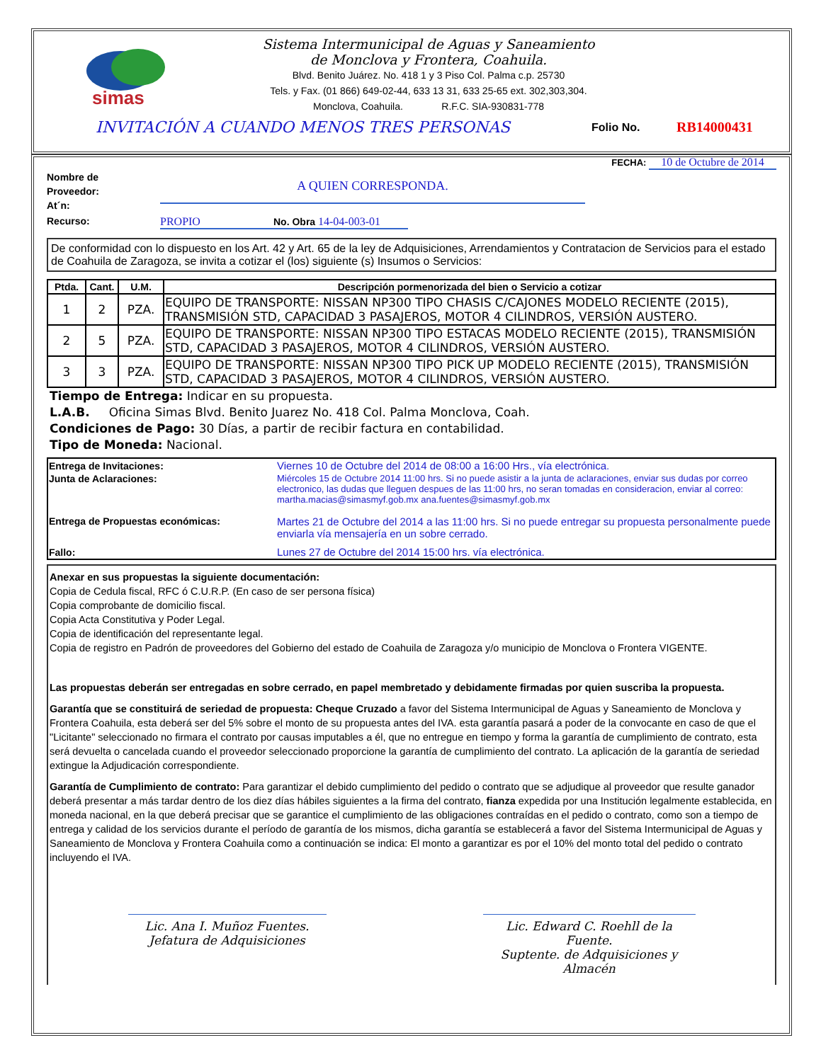simas
Sistema Intermunicipal de Aguas y Saneamiento
de Monclova y Frontera, Coahuila.
Blvd. Benito Juárez. No. 418 1 y 3 Piso Col. Palma c.p. 25730
Tels. y Fax. (01 866) 649-02-44, 633 13 31, 633 25-65 ext. 302,303,304.
Monclova, Coahuila. R.F.C. SIA-930831-778
INVITACIÓN A CUANDO MENOS TRES PERSONAS Folio No. RB14000431
FECHA: 10 de Octubre de 2014
Nombre de
Proveedor:
At´n:
A QUIEN CORRESPONDA.
Recurso: PROPIO No. Obra 14-04-003-01
De conformidad con lo dispuesto en los Art. 42 y Art. 65 de la ley de Adquisiciones, Arrendamientos y Contratacion de Servicios para el estado de Coahuila de Zaragoza, se invita a cotizar el (los) siguiente (s) Insumos o Servicios:
| Ptda. | Cant. | U.M. | Descripción pormenorizada del bien o Servicio a cotizar |
| --- | --- | --- | --- |
| 1 | 2 | PZA. | EQUIPO DE TRANSPORTE: NISSAN NP300 TIPO CHASIS C/CAJONES MODELO RECIENTE (2015), TRANSMISIÓN STD, CAPACIDAD 3 PASAJEROS, MOTOR 4 CILINDROS, VERSIÓN AUSTERO. |
| 2 | 5 | PZA. | EQUIPO DE TRANSPORTE: NISSAN NP300 TIPO ESTACAS MODELO RECIENTE (2015), TRANSMISIÓN STD, CAPACIDAD 3 PASAJEROS, MOTOR 4 CILINDROS, VERSIÓN AUSTERO. |
| 3 | 3 | PZA. | EQUIPO DE TRANSPORTE: NISSAN NP300 TIPO PICK UP MODELO RECIENTE (2015), TRANSMISIÓN STD, CAPACIDAD 3 PASAJEROS, MOTOR 4 CILINDROS, VERSIÓN AUSTERO. |
Tiempo de Entrega: Indicar en su propuesta.
L.A.B. Oficina Simas Blvd. Benito Juarez No. 418 Col. Palma Monclova, Coah.
Condiciones de Pago: 30 Días, a partir de recibir factura en contabilidad.
Tipo de Moneda: Nacional.
| Entrega de Invitaciones: | Viernes 10 de Octubre del 2014 de 08:00 a 16:00 Hrs., vía electrónica. |
| Junta de Aclaraciones: | Miércoles 15 de Octubre 2014 11:00 hrs. Si no puede asistir a la junta de aclaraciones, enviar sus dudas por correo electronico, las dudas que lleguen despues de las 11:00 hrs, no seran tomadas en consideracion, enviar al correo: martha.macias@simasmyf.gob.mx ana.fuentes@simasmyf.gob.mx |
| Entrega de Propuestas económicas: | Martes 21 de Octubre del 2014 a las 11:00 hrs. Si no puede entregar su propuesta personalmente puede enviarla vía mensajería en un sobre cerrado. |
| Fallo: | Lunes 27 de Octubre del 2014 15:00 hrs. vía electrónica. |
Anexar en sus propuestas la siguiente documentación:
Copia de Cedula fiscal, RFC ó C.U.R.P. (En caso de ser persona física)
Copia comprobante de domicilio fiscal.
Copia Acta Constitutiva y Poder Legal.
Copia de identificación del representante legal.
Copia de registro en Padrón de proveedores del Gobierno del estado de Coahuila de Zaragoza y/o municipio de Monclova o Frontera VIGENTE.
Las propuestas deberán ser entregadas en sobre cerrado, en papel membretado y debidamente firmadas por quien suscriba la propuesta.
Garantía que se constituirá de seriedad de propuesta: Cheque Cruzado a favor del Sistema Intermunicipal de Aguas y Saneamiento de Monclova y Frontera Coahuila, esta deberá ser del 5% sobre el monto de su propuesta antes del IVA. esta garantía pasará a poder de la convocante en caso de que el "Licitante" seleccionado no firmara el contrato por causas imputables a él, que no entregue en tiempo y forma la garantía de cumplimiento de contrato, esta será devuelta o cancelada cuando el proveedor seleccionado proporcione la garantía de cumplimiento del contrato. La aplicación de la garantía de seriedad extingue la Adjudicación correspondiente.
Garantía de Cumplimiento de contrato: Para garantizar el debido cumplimiento del pedido o contrato que se adjudique al proveedor que resulte ganador deberá presentar a más tardar dentro de los diez días hábiles siguientes a la firma del contrato, fianza expedida por una Institución legalmente establecida, en moneda nacional, en la que deberá precisar que se garantice el cumplimiento de las obligaciones contraídas en el pedido o contrato, como son a tiempo de entrega y calidad de los servicios durante el período de garantía de los mismos, dicha garantía se establecerá a favor del Sistema Intermunicipal de Aguas y Saneamiento de Monclova y Frontera Coahuila como a continuación se indica: El monto a garantizar es por el 10% del monto total del pedido o contrato incluyendo el IVA.
Lic. Ana I. Muñoz Fuentes.
Jefatura de Adquisiciones
Lic. Edward C. Roehll de la Fuente.
Suptente. de Adquisiciones y Almacén